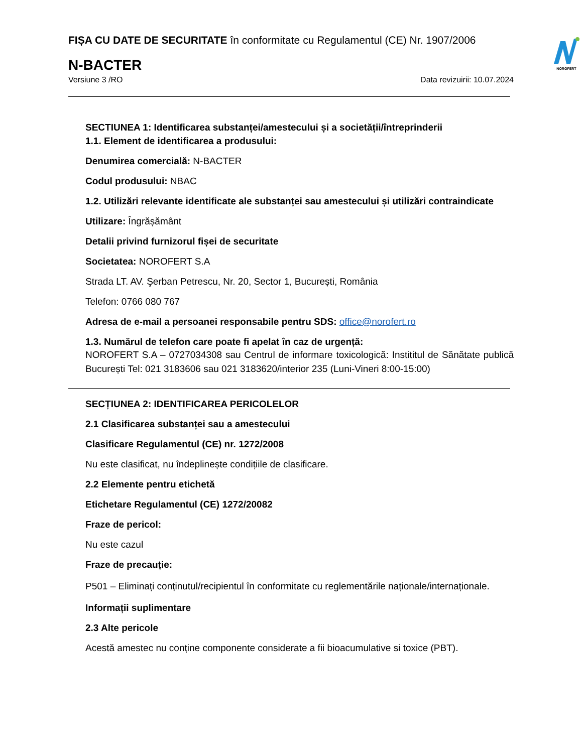NOROFERT
FIȘA CU DATE DE SECURITATE în conformitate cu Regulamentul (CE) Nr. 1907/2006
N-BACTER
Versiune 3 /RO Data revizuirii: 10.07.2024
SECTIUNEA 1: Identificarea substanței/amestecului și a societății/întreprinderii
1.1. Element de identificarea a produsului:
Denumirea comercială: N-BACTER
Codul produsului: NBAC
1.2. Utilizări relevante identificate ale substanței sau amestecului și utilizări contraindicate
Utilizare: Îngrășământ
Detalii privind furnizorul fișei de securitate
Societatea: NOROFERT S.A
Strada LT. AV. Şerban Petrescu, Nr. 20, Sector 1, București, România
Telefon: 0766 080 767
Adresa de e-mail a persoanei responsabile pentru SDS: office@norofert.ro
1.3. Numărul de telefon care poate fi apelat în caz de urgență:
NOROFERT S.A – 0727034308 sau Centrul de informare toxicologică: Instititul de Sănătate publică București Tel: 021 3183606 sau 021 3183620/interior 235 (Luni-Vineri 8:00-15:00)
SECȚIUNEA 2: IDENTIFICAREA PERICOLELOR
2.1 Clasificarea substanței sau a amestecului
Clasificare Regulamentul (CE) nr. 1272/2008
Nu este clasificat, nu îndeplinește condițiile de clasificare.
2.2 Elemente pentru etichetă
Etichetare Regulamentul (CE) 1272/20082
Fraze de pericol:
Nu este cazul
Fraze de precauție:
P501 – Eliminați conținutul/recipientul în conformitate cu reglementările naționale/internaționale.
Informații suplimentare
2.3 Alte pericole
Acestă amestec nu conține componente considerate a fii bioacumulative si toxice (PBT).